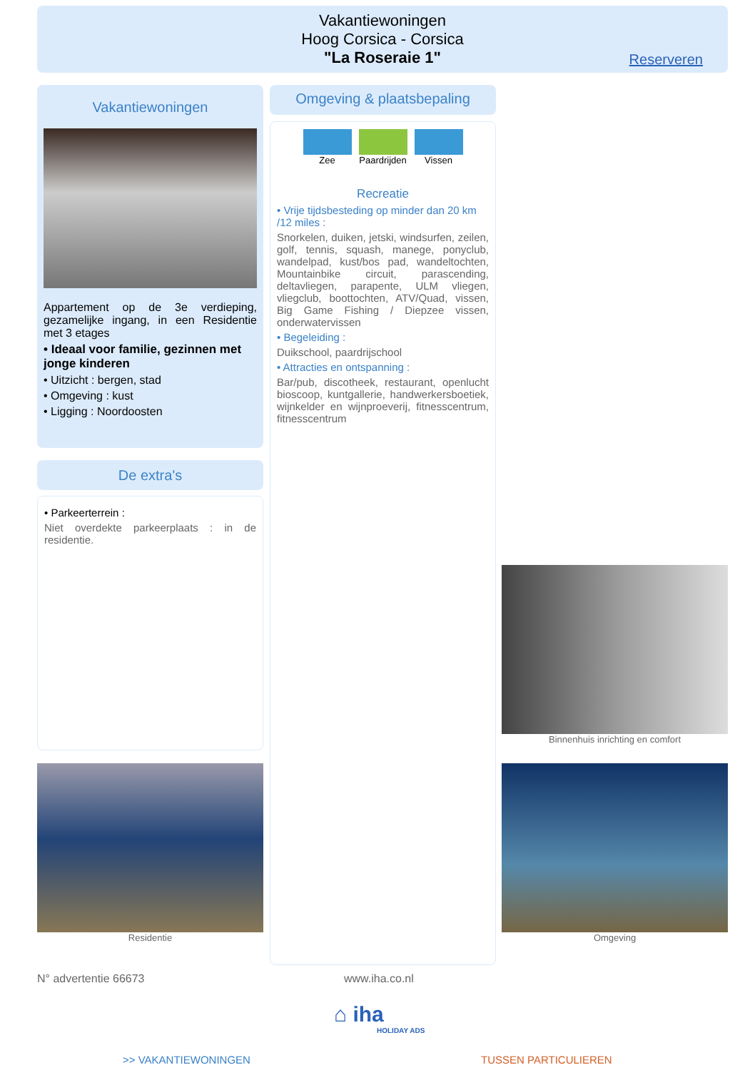Vakantiewoningen
Hoog Corsica - Corsica
"La Roseraie 1"
Reserveren
Vakantiewoningen
Appartement op de 3e verdieping, gezamelijke ingang, in een Residentie met 3 etages
• Ideaal voor familie, gezinnen met jonge kinderen
• Uitzicht : bergen, stad
• Omgeving : kust
• Ligging : Noordoosten
De extra's
• Parkeerterrein :
Niet overdekte parkeerplaats : in de residentie.
Omgeving & plaatsbepaling
Zee Paardrijden Vissen
Recreatie
• Vrije tijdsbesteding op minder dan 20 km /12 miles :
Snorkelen, duiken, jetski, windsurfen, zeilen, golf, tennis, squash, manege, ponyclub, wandelpad, kust/bos pad, wandeltochten, Mountainbike circuit, parascending, deltavliegen, parapente, ULM vliegen, vliegclub, boottochten, ATV/Quad, vissen, Big Game Fishing / Diepzee vissen, onderwatervissen
• Begeleiding :
Duikschool, paardrijschool
• Attracties en ontspanning :
Bar/pub, discotheek, restaurant, openlucht bioscoop, kuntgallerie, handwerkersboetiek, wijnkelder en wijnproeverij, fitnesscentrum, fitnesscentrum
Binnenhuis inrichting en comfort
Residentie Omgeving
N° advertentie 66673 www.iha.co.nl
⌂ iha
HOLIDAY ADS
>> VAKANTIEWONINGEN TUSSEN PARTICULIEREN